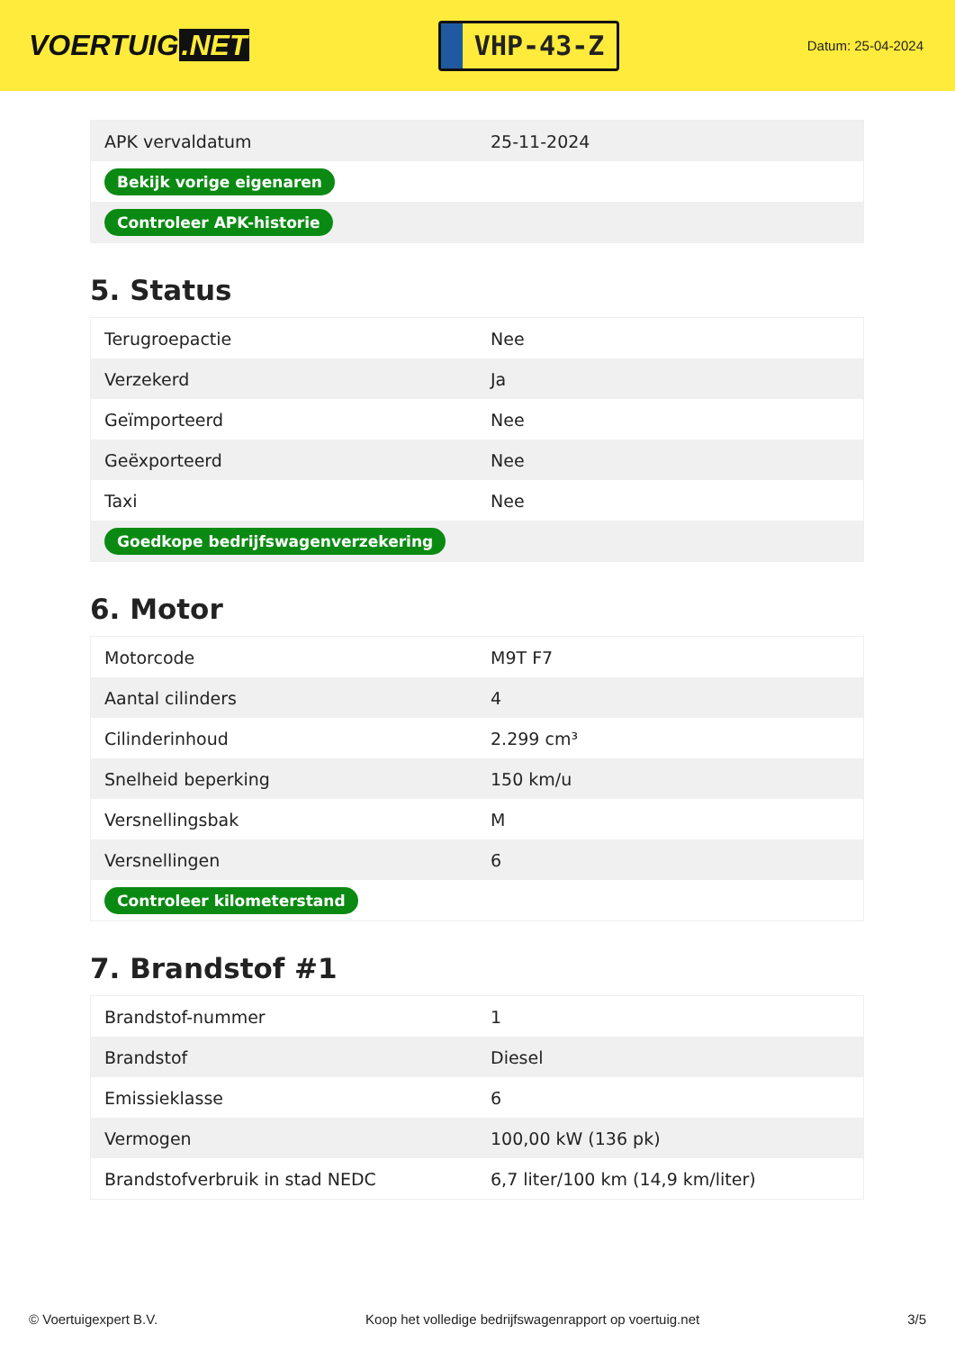VOERTUIG.NET
VHP-43-Z
Datum: 25-04-2024
| APK vervaldatum | 25-11-2024 |
| Bekijk vorige eigenaren | |
| Controleer APK-historie | |
5. Status
| Terugroepactie | Nee |
| Verzekerd | Ja |
| Geïmporteerd | Nee |
| Geëxporteerd | Nee |
| Taxi | Nee |
| Goedkope bedrijfswagenverzekering | |
6. Motor
| Motorcode | M9T F7 |
| Aantal cilinders | 4 |
| Cilinderinhoud | 2.299 cm³ |
| Snelheid beperking | 150 km/u |
| Versnellingsbak | M |
| Versnellingen | 6 |
| Controleer kilometerstand | |
7. Brandstof #1
| Brandstof-nummer | 1 |
| Brandstof | Diesel |
| Emissieklasse | 6 |
| Vermogen | 100,00 kW (136 pk) |
| Brandstofverbruik in stad NEDC | 6,7 liter/100 km (14,9 km/liter) |
© Voertuigexpert B.V. Koop het volledige bedrijfswagenrapport op voertuig.net 3/5